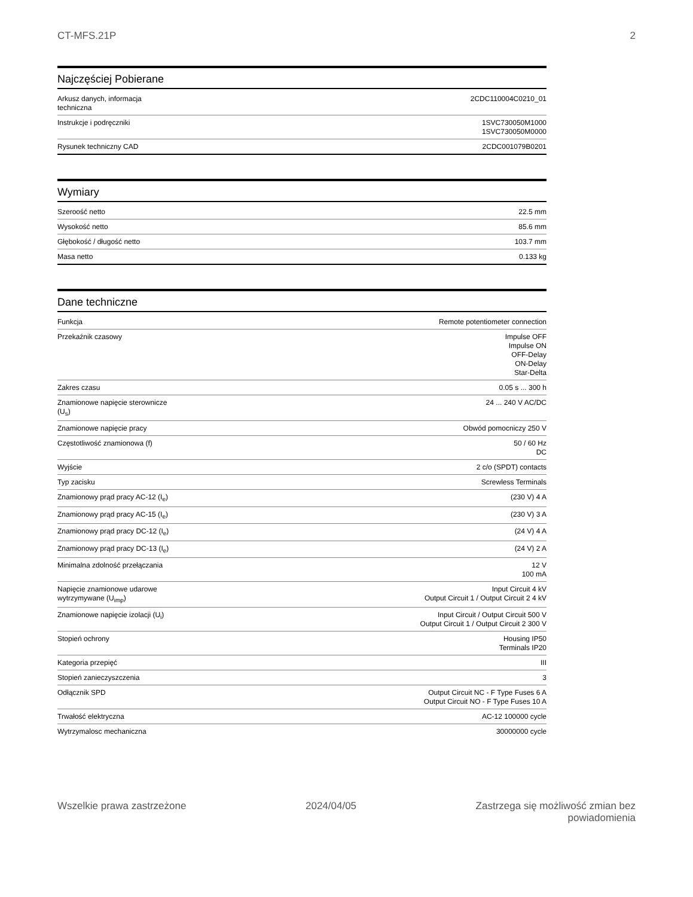CT-MFS.21P 2
Najczęściej Pobierane
| Arkusz danych, informacja techniczna | 2CDC110004C0210_01 |
| Instrukcje i podręczniki | 1SVC730050M1000 1SVC730050M0000 |
| Rysunek techniczny CAD | 2CDC001079B0201 |
Wymiary
| Szeroość netto | 22.5 mm |
| Wysokość netto | 85.6 mm |
| Głębokość / długość netto | 103.7 mm |
| Masa netto | 0.133 kg |
Dane techniczne
| Funkcja | Remote potentiometer connection |
| Przekaźnik czasowy | Impulse OFF Impulse ON OFF-Delay ON-Delay Star-Delta |
| Zakres czasu | 0.05 s ... 300 h |
| Znamionowe napięcie sterownicze (U<sub>s</sub>) | 24 ... 240 V AC/DC |
| Znamionowe napięcie pracy | Obwód pomocniczy 250 V |
| Częstotliwość znamionowa (f) | 50 / 60 Hz DC |
| Wyjście | 2 c/o (SPDT) contacts |
| Typ zacisku | Screwless Terminals |
| Znamionowy prąd pracy AC-12 (I<sub>e</sub>) | (230 V) 4 A |
| Znamionowy prąd pracy AC-15 (I<sub>e</sub>) | (230 V) 3 A |
| Znamionowy prąd pracy DC-12 (I<sub>e</sub>) | (24 V) 4 A |
| Znamionowy prąd pracy DC-13 (I<sub>e</sub>) | (24 V) 2 A |
| Minimalna zdolność przełączania | 12 V 100 mA |
| Napięcie znamionowe udarowe wytrzymywane (U<sub>imp</sub>) | Input Circuit 4 kV Output Circuit 1 / Output Circuit 2 4 kV |
| Znamionowe napięcie izolacji (U<sub>i</sub>) | Input Circuit / Output Circuit 500 V Output Circuit 1 / Output Circuit 2 300 V |
| Stopień ochrony | Housing IP50 Terminals IP20 |
| Kategoria przepięć | III |
| Stopień zanieczyszczenia | 3 |
| Odłącznik SPD | Output Circuit NC - F Type Fuses 6 A Output Circuit NO - F Type Fuses 10 A |
| Trwałość elektryczna | AC-12 100000 cycle |
| Wytrzymalosc mechaniczna | 30000000 cycle |
Wszelkie prawa zastrzeżone 2024/04/05 Zastrzega się możliwość zmian bez
powiadomienia